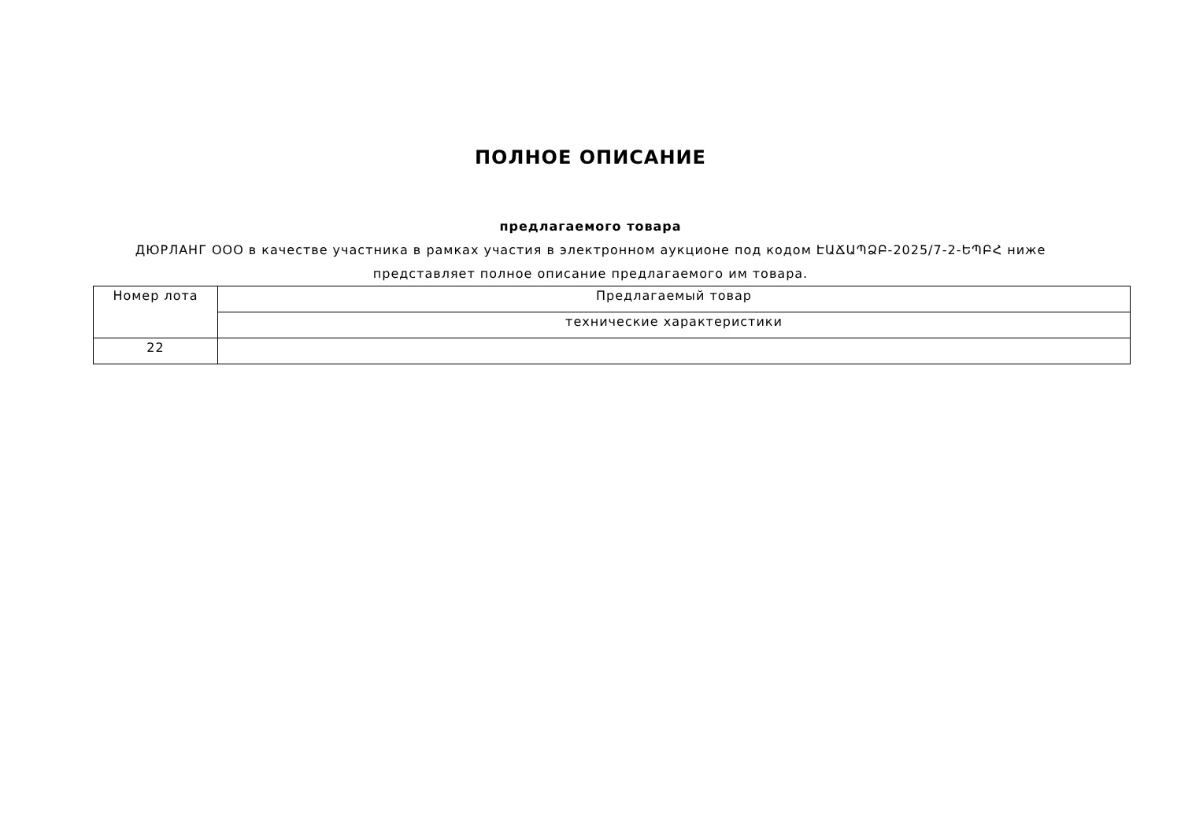ПОЛНОЕ ОПИСАНИЕ
предлагаемого товара
ДЮРЛАНГ ООО в качестве участника в рамках участия в электронном аукционе под кодом ԷԱՃԱՊՁԲ-2025/7-2-ԵՊԲՀ ниже
представляет полное описание предлагаемого им товара.
| Номер лота | Предлагаемый товар |
| --- | --- |
| | технические характеристики |
| 22 | |